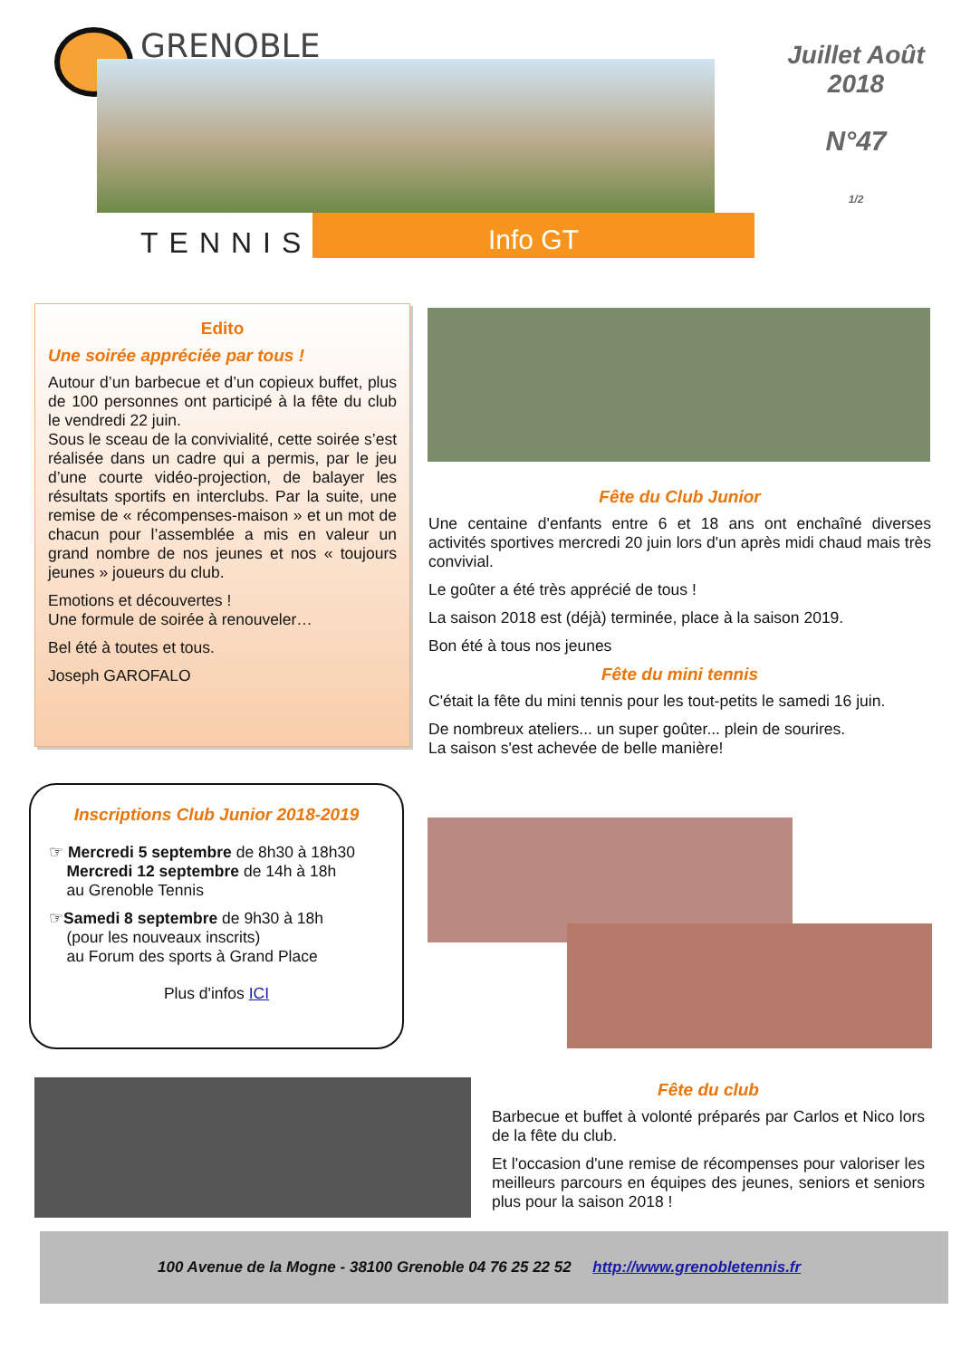GRENOBLE
TENNIS Info GT
Juillet Août
2018
N°47
1/2
Edito
Une soirée appréciée par tous !
Autour d’un barbecue et d’un copieux buffet, plus de 100 personnes ont participé à la fête du club le vendredi 22 juin.
Sous le sceau de la convivialité, cette soirée s’est réalisée dans un cadre qui a permis, par le jeu d’une courte vidéo-projection, de balayer les résultats sportifs en interclubs. Par la suite, une remise de « récompenses-maison » et un mot de chacun pour l’assemblée a mis en valeur un grand nombre de nos jeunes et nos « toujours jeunes » joueurs du club.
Emotions et découvertes !
Une formule de soirée à renouveler…
Bel été à toutes et tous.
Joseph GAROFALO
Fête du Club Junior
Une centaine d'enfants entre 6 et 18 ans ont enchaîné diverses activités sportives mercredi 20 juin lors d'un après midi chaud mais très convivial.
Le goûter a été très apprécié de tous !
La saison 2018 est (déjà) terminée, place à la saison 2019.
Bon été à tous nos jeunes
Fête du mini tennis
C'était la fête du mini tennis pour les tout-petits le samedi 16 juin.
De nombreux ateliers... un super goûter... plein de sourires.
La saison s'est achevée de belle manière!
Inscriptions Club Junior 2018-2019
☞ Mercredi 5 septembre de 8h30 à 18h30
Mercredi 12 septembre de 14h à 18h
au Grenoble Tennis
☞Samedi 8 septembre de 9h30 à 18h
(pour les nouveaux inscrits)
au Forum des sports à Grand Place
Plus d'infos ICI
Fête du club
Barbecue et buffet à volonté préparés par Carlos et Nico lors de la fête du club.
Et l'occasion d'une remise de récompenses pour valoriser les meilleurs parcours en équipes des jeunes, seniors et seniors plus pour la saison 2018 !
100 Avenue de la Mogne - 38100 Grenoble 04 76 25 22 52 http://www.grenobletennis.fr